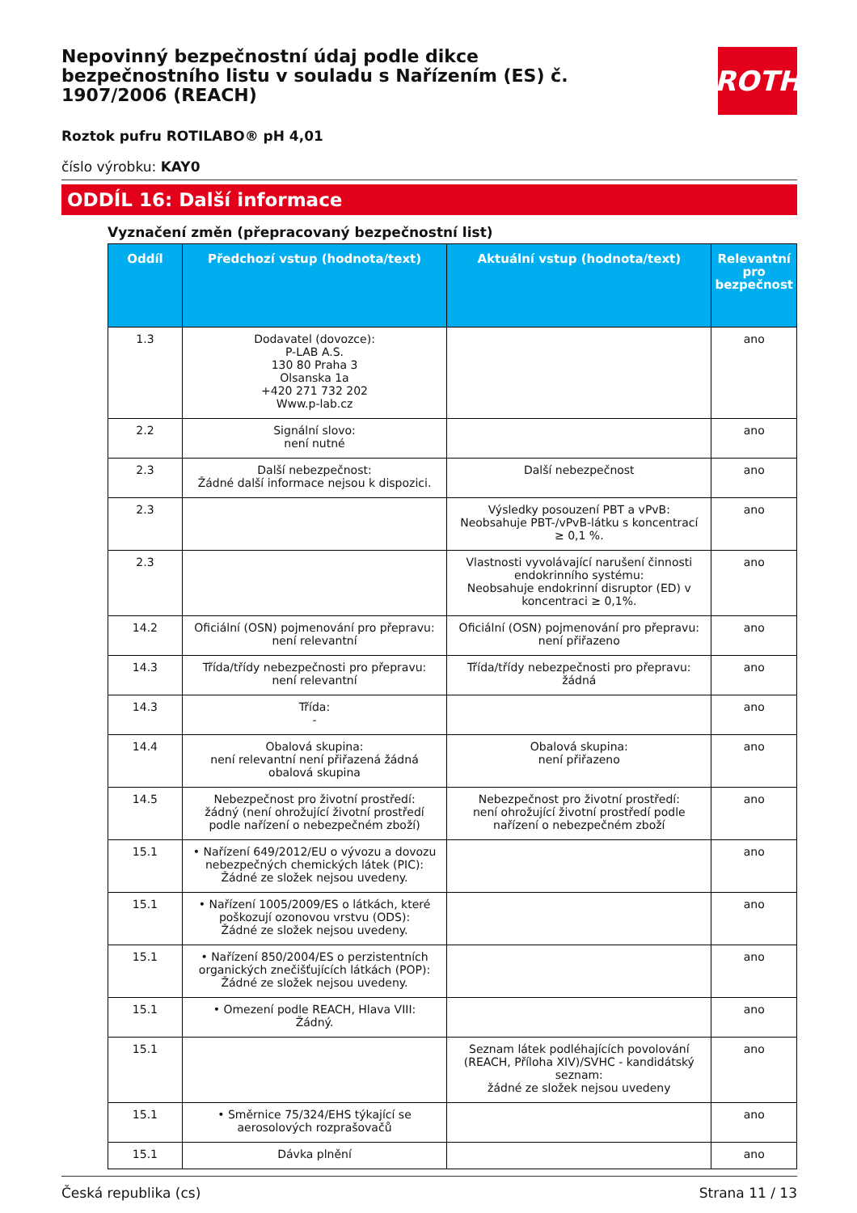Nepovinný bezpečnostní údaj podle dikce bezpečnostního listu v souladu s Nařízením (ES) č. 1907/2006 (REACH)
ROTH
Roztok pufru ROTILABO® pH 4,01
číslo výrobku: KAY0
ODDÍL 16: Další informace
Vyznačení změn (přepracovaný bezpečnostní list)
| Oddíl | Předchozí vstup (hodnota/text) | Aktuální vstup (hodnota/text) | Relevantní pro bezpečnost |
| --- | --- | --- | --- |
| 1.3 | Dodavatel (dovozce): P-LAB A.S. 130 80 Praha 3 Olsanska 1a +420 271 732 202 Www.p-lab.cz | | ano |
| 2.2 | Signální slovo: není nutné | | ano |
| 2.3 | Další nebezpečnost: Žádné další informace nejsou k dispozici. | Další nebezpečnost | ano |
| 2.3 | | Výsledky posouzení PBT a vPvB: Neobsahuje PBT-/vPvB-látku s koncentrací ≥ 0,1 %. | ano |
| 2.3 | | Vlastnosti vyvolávající narušení činnosti endokrinního systému: Neobsahuje endokrinní disruptor (ED) v koncentraci ≥ 0,1%. | ano |
| 14.2 | Oficiální (OSN) pojmenování pro přepravu: není relevantní | Oficiální (OSN) pojmenování pro přepravu: není přiřazeno | ano |
| 14.3 | Třída/třídy nebezpečnosti pro přepravu: není relevantní | Třída/třídy nebezpečnosti pro přepravu: žádná | ano |
| 14.3 | Třída: - | | ano |
| 14.4 | Obalová skupina: není relevantní není přiřazená žádná obalová skupina | Obalová skupina: není přiřazeno | ano |
| 14.5 | Nebezpečnost pro životní prostředí: žádný (není ohrožující životní prostředí podle nařízení o nebezpečném zboží) | Nebezpečnost pro životní prostředí: není ohrožující životní prostředí podle nařízení o nebezpečném zboží | ano |
| 15.1 | • Nařízení 649/2012/EU o vývozu a dovozu nebezpečných chemických látek (PIC): Žádné ze složek nejsou uvedeny. | | ano |
| 15.1 | • Nařízení 1005/2009/ES o látkách, které poškozují ozonovou vrstvu (ODS): Žádné ze složek nejsou uvedeny. | | ano |
| 15.1 | • Nařízení 850/2004/ES o perzistentních organických znečišťujících látkách (POP): Žádné ze složek nejsou uvedeny. | | ano |
| 15.1 | • Omezení podle REACH, Hlava VIII: Žádný. | | ano |
| 15.1 | | Seznam látek podléhajících povolování (REACH, Příloha XIV)/SVHC - kandidátský seznam: žádné ze složek nejsou uvedeny | ano |
| 15.1 | • Směrnice 75/324/EHS týkající se aerosolových rozprašovačů | | ano |
| 15.1 | Dávka plnění | | ano |
Česká republika (cs) Strana 11 / 13